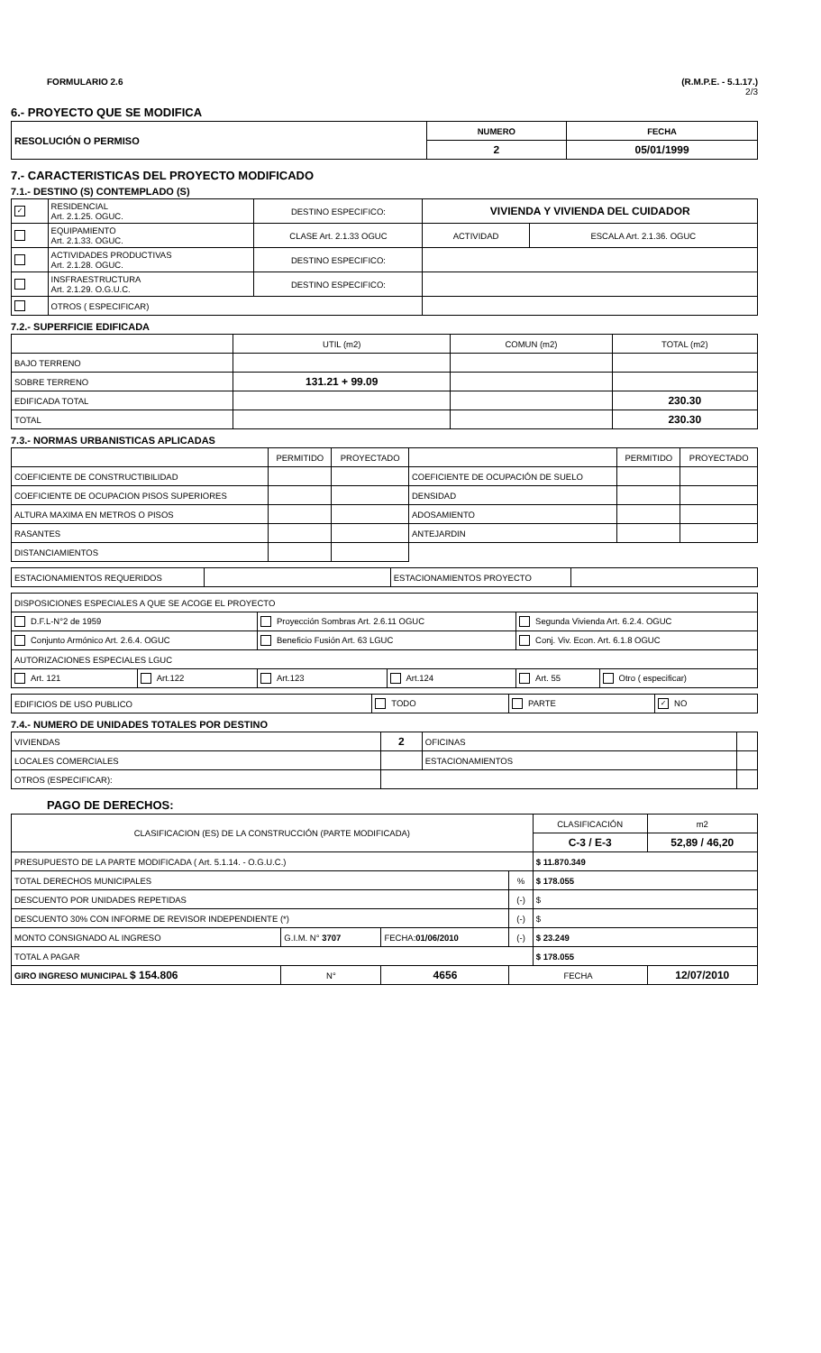FORMULARIO 2.6 (R.M.P.E. - 5.1.17.)
2/3
6.- PROYECTO QUE SE MODIFICA
| RESOLUCIÓN O PERMISO | NUMERO | FECHA |
| | 2 | 05/01/1999 |
7.- CARACTERISTICAS DEL PROYECTO MODIFICADO
7.1.- DESTINO (S) CONTEMPLADO (S)
| ✓ | RESIDENCIAL Art. 2.1.25. OGUC. | DESTINO ESPECIFICO: | VIVIENDA Y VIVIENDA DEL CUIDADOR | |
| | EQUIPAMIENTO Art. 2.1.33. OGUC. | CLASE Art. 2.1.33 OGUC | ACTIVIDAD | ESCALA Art. 2.1.36. OGUC |
| | ACTIVIDADES PRODUCTIVAS Art. 2.1.28. OGUC. | DESTINO ESPECIFICO: | | |
| | INSFRAESTRUCTURA Art. 2.1.29. O.G.U.C. | DESTINO ESPECIFICO: | | |
| | OTROS ( ESPECIFICAR) | | | |
7.2.- SUPERFICIE EDIFICADA
| | UTIL (m2) | COMUN (m2) | TOTAL (m2) |
| --- | --- | --- | --- |
| BAJO TERRENO | | | |
| SOBRE TERRENO | 131.21 + 99.09 | | |
| EDIFICADA TOTAL | | | 230.30 |
| TOTAL | | | 230.30 |
7.3.- NORMAS URBANISTICAS APLICADAS
| | PERMITIDO | PROYECTADO | | PERMITIDO | PROYECTADO |
| --- | --- | --- | --- | --- | --- |
| COEFICIENTE DE CONSTRUCTIBILIDAD | | | COEFICIENTE DE OCUPACIÓN DE SUELO | | |
| COEFICIENTE DE OCUPACION PISOS SUPERIORES | | | DENSIDAD | | |
| ALTURA MAXIMA EN METROS O PISOS | | | ADOSAMIENTO | | |
| RASANTES | | | ANTEJARDIN | | |
| DISTANCIAMIENTOS | | | | | |
| ESTACIONAMIENTOS REQUERIDOS | | ESTACIONAMIENTOS PROYECTO | |
| DISPOSICIONES ESPECIALES A QUE SE ACOGE EL PROYECTO | | | | | |
| D.F.L-N°2 de 1959 | | Proyección Sombras Art. 2.6.11 OGUC | | Segunda Vivienda Art. 6.2.4. OGUC | |
| Conjunto Armónico Art. 2.6.4. OGUC | | Beneficio Fusión Art. 63 LGUC | | Conj. Viv. Econ. Art. 6.1.8 OGUC | |
| AUTORIZACIONES ESPECIALES LGUC | | | | | |
| Art. 121 | Art.122 | Art.123 | Art.124 | Art. 55 | Otro ( especificar) |
| EDIFICIOS DE USO PUBLICO | TODO | PARTE | ✓ NO |
7.4.- NUMERO DE UNIDADES TOTALES POR DESTINO
| VIVIENDAS | | 2 | OFICINAS | |
| LOCALES COMERCIALES | | | ESTACIONAMIENTOS | |
| OTROS (ESPECIFICAR): | | | | |
PAGO DE DERECHOS:
| CLASIFICACION (ES) DE LA CONSTRUCCIÓN (PARTE MODIFICADA) | | | | | CLASIFICACIÓN | m2 |
| | | | | | C-3 / E-3 | 52,89 / 46,20 |
| PRESUPUESTO DE LA PARTE MODIFICADA ( Art. 5.1.14. - O.G.U.C.) | | | | | $ 11.870.349 | |
| TOTAL DERECHOS MUNICIPALES | | | | % | $ 178.055 | |
| DESCUENTO POR UNIDADES REPETIDAS | | | | (-) | $ | |
| DESCUENTO 30% CON INFORME DE REVISOR INDEPENDIENTE (*) | | | | (-) | $ | |
| MONTO CONSIGNADO AL INGRESO | G.I.M. N° 3707 | | FECHA: 01/06/2010 | (-) | $ 23.249 | |
| TOTAL A PAGAR | | | | | $ 178.055 | |
| GIRO INGRESO MUNICIPAL $ 154.806 | N° | 4656 | | FECHA | | 12/07/2010 |